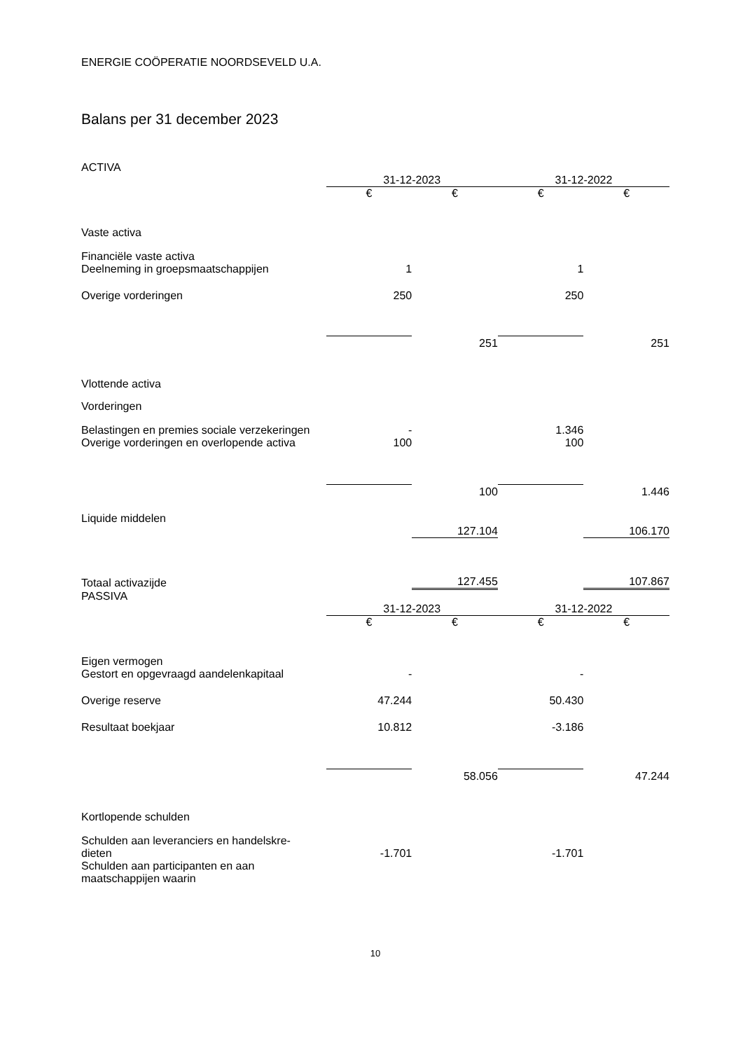ENERGIE COÖPERATIE NOORDSEVELD U.A.
Balans per 31 december 2023
ACTIVA
| | 31-12-2023 | | 31-12-2022 | |
| | € | € | € | € |
| Vaste activa | | | | |
| Financiële vaste activa | | | | |
| Deelneming in groepsmaatschappijen | 1 | | 1 | |
| Overige vorderingen | 250 | | 250 | |
| | | 251 | | 251 |
| Vlottende activa | | | | |
| Vorderingen | | | | |
| Belastingen en premies sociale verzekeringen | - | | 1.346 | |
| Overige vorderingen en overlopende activa | 100 | | 100 | |
| | | 100 | | 1.446 |
| Liquide middelen | | | | |
| | | 127.104 | | 106.170 |
| Totaal activazijde | | 127.455 | | 107.867 |
PASSIVA
| | 31-12-2023 | | 31-12-2022 | |
| | € | € | € | € |
| Eigen vermogen | | | | |
| Gestort en opgevraagd aandelenkapitaal | - | | - | |
| Overige reserve | 47.244 | | 50.430 | |
| Resultaat boekjaar | 10.812 | | -3.186 | |
| | | 58.056 | | 47.244 |
| Kortlopende schulden | | | | |
| Schulden aan leveranciers en handelskre- dieten | -1.701 | | -1.701 | |
| Schulden aan participanten en aan maatschappijen waarin | | | | |
10